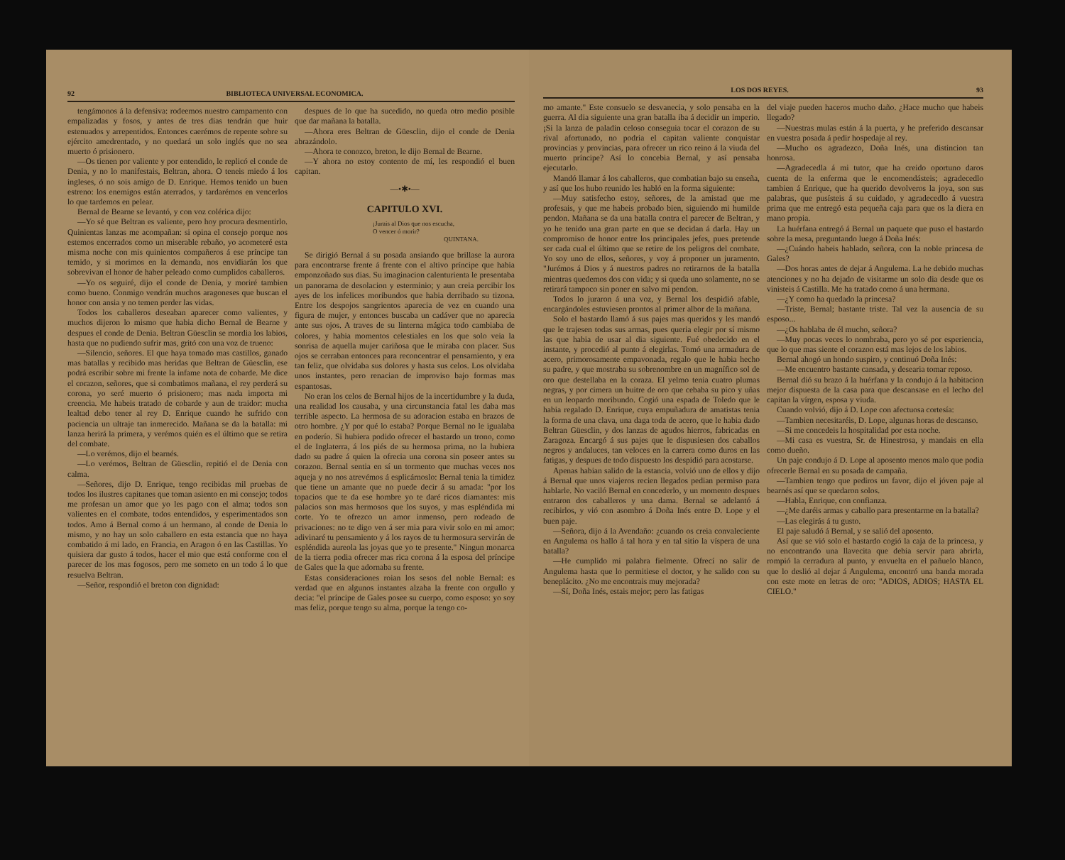92 BIBLIOTECA UNIVERSAL ECONOMICA.
tengámonos á la defensiva: rodeemos nuestro campamento con empalizadas y fosos, y antes de tres dias tendrán que huir estenuados y arrepentidos. Entonces caerémos de repente sobre su ejército amedrentado, y no quedará un solo inglés que no sea muerto ó prisionero.
—Os tienen por valiente y por entendido, le replicó el conde de Denia, y no lo manifestais, Beltran, ahora. O teneis miedo á los ingleses, ó no sois amigo de D. Enrique. Hemos tenido un buen estreno: los enemigos están aterrados, y tardarémos en vencerlos lo que tardemos en pelear.
Bernal de Bearne se levantó, y con voz colérica dijo:
—Yo sé que Beltran es valiente, pero hoy procura desmentirlo. Quinientas lanzas me acompañan: si opina el consejo porque nos estemos encerrados como un miserable rebaño, yo acometeré esta misma noche con mis quinientos compañeros á ese príncipe tan temido, y si morimos en la demanda, nos envidiarán los que sobrevivan el honor de haber peleado como cumplidos caballeros.
—Yo os seguiré, dijo el conde de Denia, y moriré tambien como bueno. Conmigo vendrán muchos aragoneses que buscan el honor con ansia y no temen perder las vidas.
Todos los caballeros deseaban aparecer como valientes, y muchos dijeron lo mismo que habia dicho Bernal de Bearne y despues el conde de Denia. Beltran Güesclin se mordia los labios, hasta que no pudiendo sufrir mas, gritó con una voz de trueno:
—Silencio, señores. El que haya tomado mas castillos, ganado mas batallas y recibido mas heridas que Beltran de Güesclin, ese podrá escribir sobre mi frente la infame nota de cobarde. Me dice el corazon, señores, que si combatimos mañana, el rey perderá su corona, yo seré muerto ó prisionero; mas nada importa mi creencia. Me habeis tratado de cobarde y aun de traidor: mucha lealtad debo tener al rey D. Enrique cuando he sufrido con paciencia un ultraje tan inmerecido. Mañana se da la batalla: mi lanza herirá la primera, y verémos quién es el último que se retira del combate.
—Lo verémos, dijo el bearnés.
—Lo verémos, Beltran de Güesclin, repitió el de Denia con calma.
—Señores, dijo D. Enrique, tengo recibidas mil pruebas de todos los ilustres capitanes que toman asiento en mi consejo; todos me profesan un amor que yo les pago con el alma; todos son valientes en el combate, todos entendidos, y esperimentados son todos. Amo á Bernal como á un hermano, al conde de Denia lo mismo, y no hay un solo caballero en esta estancia que no haya combatido á mi lado, en Francia, en Aragon ó en las Castillas. Yo quisiera dar gusto á todos, hacer el mio que está conforme con el parecer de los mas fogosos, pero me someto en un todo á lo que resuelva Beltran.
—Señor, respondió el breton con dignidad:
despues de lo que ha sucedido, no queda otro medio posible que dar mañana la batalla.
—Ahora eres Beltran de Güesclin, dijo el conde de Denia abrazándolo.
—Ahora te conozco, breton, le dijo Bernal de Bearne.
—Y ahora no estoy contento de mí, les respondió el buen capitan.
—•✱•—
CAPITULO XVI.
¡Jurais al Dios que nos escucha,
O vencer ó morir?
QUINTANA.
Se dirigió Bernal á su posada ansiando que brillase la aurora para encontrarse frente á frente con el altivo príncipe que habia emponzoñado sus dias. Su imaginacion calenturienta le presentaba un panorama de desolacion y esterminio; y aun creia percibir los ayes de los infelices moribundos que habia derribado su tizona. Entre los despojos sangrientos aparecia de vez en cuando una figura de mujer, y entonces buscaba un cadáver que no aparecia ante sus ojos. A traves de su linterna mágica todo cambiaba de colores, y habia momentos celestiales en los que solo veia la sonrisa de aquella mujer cariñosa que le miraba con placer. Sus ojos se cerraban entonces para reconcentrar el pensamiento, y era tan feliz, que olvidaba sus dolores y hasta sus celos. Los olvidaba unos instantes, pero renacian de improviso bajo formas mas espantosas.
No eran los celos de Bernal hijos de la incertidumbre y la duda, una realidad los causaba, y una circunstancia fatal les daba mas terrible aspecto. La hermosa de su adoracion estaba en brazos de otro hombre. ¿Y por qué lo estaba? Porque Bernal no le igualaba en poderío. Si hubiera podido ofrecer el bastardo un trono, como el de Inglaterra, á los piés de su hermosa prima, no la hubiera dado su padre á quien la ofrecia una corona sin poseer antes su corazon. Bernal sentia en sí un tormento que muchas veces nos aqueja y no nos atrevémos á esplicárnoslo: Bernal tenia la timidez que tiene un amante que no puede decir á su amada: "por los topacios que te da ese hombre yo te daré ricos diamantes: mis palacios son mas hermosos que los suyos, y mas espléndida mi corte. Yo te ofrezco un amor inmenso, pero rodeado de privaciones: no te digo ven á ser mia para vivir solo en mi amor: adivinaré tu pensamiento y á los rayos de tu hermosura servirán de espléndida aureola las joyas que yo te presente." Ningun monarca de la tierra podia ofrecer mas rica corona á la esposa del príncipe de Gales que la que adornaba su frente.
Estas consideraciones roian los sesos del noble Bernal: es verdad que en algunos instantes alzaba la frente con orgullo y decia: "el príncipe de Gales posee su cuerpo, como esposo: yo soy mas feliz, porque tengo su alma, porque la tengo co-
LOS DOS REYES. 93
mo amante." Este consuelo se desvanecia, y solo pensaba en la guerra. Al dia siguiente una gran batalla iba á decidir un imperio. ¡Si la lanza de paladin celoso conseguia tocar el corazon de su rival afortunado, no podria el capitan valiente conquistar provincias y provincias, para ofrecer un rico reino á la viuda del muerto príncipe? Así lo concebia Bernal, y así pensaba ejecutarlo.
Mandó llamar á los caballeros, que combatian bajo su enseña, y así que los hubo reunido les habló en la forma siguiente:
—Muy satisfecho estoy, señores, de la amistad que me profesais, y que me habeis probado bien, siguiendo mi humilde pendon. Mañana se da una batalla contra el parecer de Beltran, y yo he tenido una gran parte en que se decidan á darla. Hay un compromiso de honor entre los principales jefes, pues pretende ser cada cual el último que se retire de los peligros del combate. Yo soy uno de ellos, señores, y voy á proponer un juramento. "Jurémos á Dios y á nuestros padres no retirarnos de la batalla mientras quedemos dos con vida; y si queda uno solamente, no se retirará tampoco sin poner en salvo mi pendon.
Todos lo juraron á una voz, y Bernal los despidió afable, encargándoles estuviesen prontos al primer albor de la mañana.
Solo el bastardo llamó á sus pajes mas queridos y les mandó que le trajesen todas sus armas, pues queria elegir por sí mismo las que habia de usar al dia siguiente. Fué obedecido en el instante, y procedió al punto á elegirlas. Tomó una armadura de acero, primorosamente empavonada, regalo que le habia hecho su padre, y que mostraba su sobrenombre en un magnífico sol de oro que destellaba en la coraza. El yelmo tenia cuatro plumas negras, y por cimera un buitre de oro que cebaba su pico y uñas en un leopardo moribundo. Cogió una espada de Toledo que le habia regalado D. Enrique, cuya empuñadura de amatistas tenia la forma de una clava, una daga toda de acero, que le habia dado Beltran Güesclin, y dos lanzas de agudos hierros, fabricadas en Zaragoza. Encargó á sus pajes que le dispusiesen dos caballos negros y andaluces, tan veloces en la carrera como duros en las fatigas, y despues de todo dispuesto los despidió para acostarse.
Apenas habian salido de la estancia, volvió uno de ellos y dijo á Bernal que unos viajeros recien llegados pedian permiso para hablarle. No vaciló Bernal en concederlo, y un momento despues entraron dos caballeros y una dama. Bernal se adelantó á recibirlos, y vió con asombro á Doña Inés entre D. Lope y el buen paje.
—Señora, dijo á la Avendaño: ¿cuando os creia convaleciente en Angulema os hallo á tal hora y en tal sitio la víspera de una batalla?
—He cumplido mi palabra fielmente. Ofrecí no salir de Angulema hasta que lo permitiese el doctor, y he salido con su beneplácito. ¿No me encontrais muy mejorada?
—Sí, Doña Inés, estais mejor; pero las fatigas
del viaje pueden haceros mucho daño. ¿Hace mucho que habeis llegado?
—Nuestras mulas están á la puerta, y he preferido descansar en vuestra posada á pedir hospedaje al rey.
—Mucho os agradezco, Doña Inés, una distincion tan honrosa.
—Agradecedla á mi tutor, que ha creido oportuno daros cuenta de la enferma que le encomendásteis; agradecedlo tambien á Enrique, que ha querido devolveros la joya, son sus palabras, que pusísteis á su cuidado, y agradecedlo á vuestra prima que me entregó esta pequeña caja para que os la diera en mano propia.
La huérfana entregó á Bernal un paquete que puso el bastardo sobre la mesa, preguntando luego á Doña Inés:
—¿Cuándo habeis hablado, señora, con la noble princesa de Gales?
—Dos horas antes de dejar á Angulema. La he debido muchas atenciones y no ha dejado de visitarme un solo dia desde que os vinisteis á Castilla. Me ha tratado como á una hermana.
—¿Y como ha quedado la princesa?
—Triste, Bernal; bastante triste. Tal vez la ausencia de su esposo...
—¿Os hablaba de él mucho, señora?
—Muy pocas veces lo nombraba, pero yo sé por esperiencia, que lo que mas siente el corazon está mas lejos de los labios.
Bernal ahogó un hondo suspiro, y continuó Doña Inés:
—Me encuentro bastante cansada, y desearia tomar reposo.
Bernal dió su brazo á la huérfana y la condujo á la habitacion mejor dispuesta de la casa para que descansase en el lecho del capitan la vírgen, esposa y viuda.
Cuando volvió, dijo á D. Lope con afectuosa cortesía:
—Tambien necesitaréis, D. Lope, algunas horas de descanso.
—Si me concedeis la hospitalidad por esta noche.
—Mi casa es vuestra, Sr. de Hinestrosa, y mandais en ella como dueño.
Un paje condujo á D. Lope al aposento menos malo que podia ofrecerle Bernal en su posada de campaña.
—Tambien tengo que pediros un favor, dijo el jóven paje al bearnés así que se quedaron solos.
—Habla, Enrique, con confianza.
—¿Me daréis armas y caballo para presentarme en la batalla?
—Las elegirás á tu gusto.
El paje saludó á Bernal, y se salió del aposento.
Así que se vió solo el bastardo cogió la caja de la princesa, y no encontrando una llavecita que debia servir para abrirla, rompió la cerradura al punto, y envuelta en el pañuelo blanco, que lo deslió al dejar á Angulema, encontró una banda morada con este mote en letras de oro: "ADIOS, ADIOS; HASTA EL CIELO."